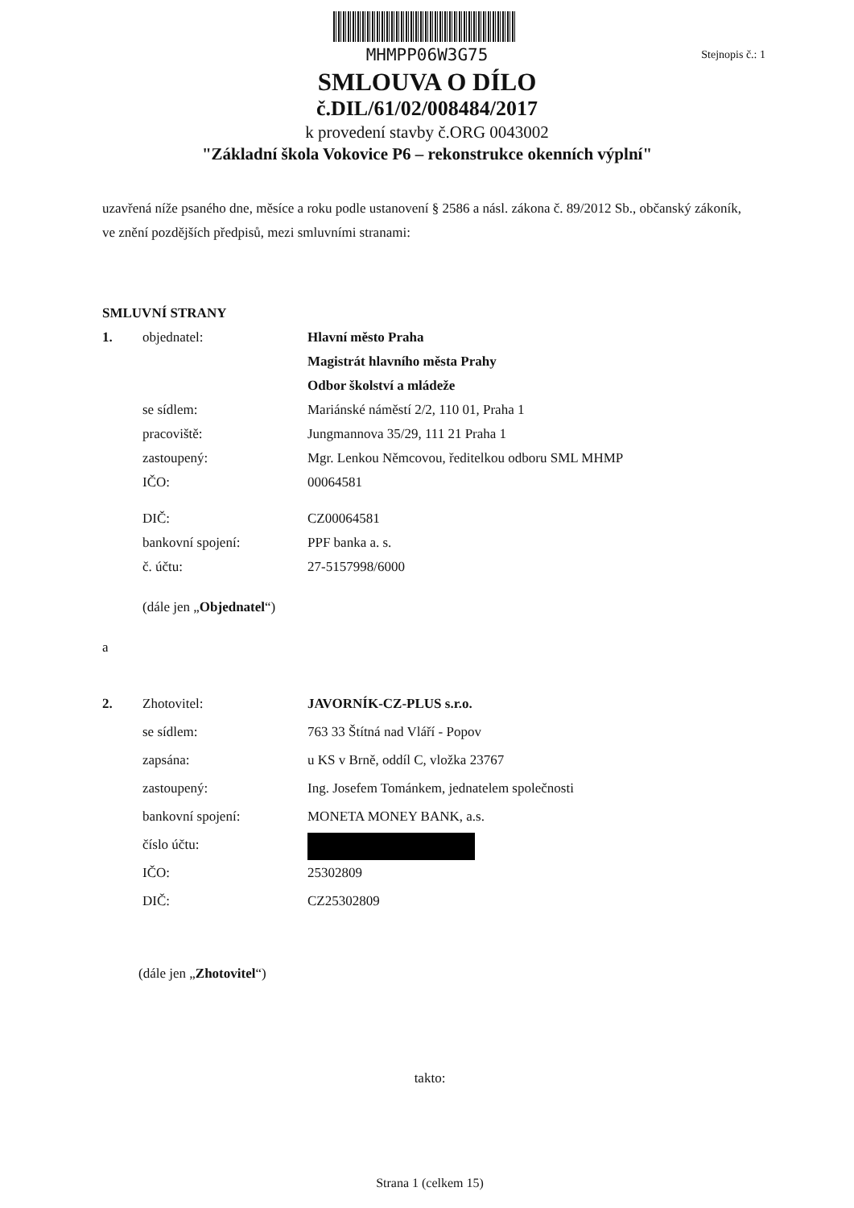MHMPP06W3G75
Stejnopis č.: 1
SMLOUVA O DÍLO
č.DIL/61/02/008484/2017
k provedení stavby č.ORG 0043002
"Základní škola Vokovice P6 – rekonstrukce okenních výplní"
uzavřená níže psaného dne, měsíce a roku podle ustanovení § 2586 a násl. zákona č. 89/2012 Sb., občanský zákoník, ve znění pozdějších předpisů, mezi smluvními stranami:
SMLUVNÍ STRANY
| 1. | objednatel: | Hlavní město Praha |
| | | Magistrát hlavního města Prahy |
| | | Odbor školství a mládeže |
| | se sídlem: | Mariánské náměstí 2/2, 110 01, Praha 1 |
| | pracoviště: | Jungmannova 35/29, 111 21 Praha 1 |
| | zastoupený: | Mgr. Lenkou Němcovou, ředitelkou odboru SML MHMP |
| | IČO: | 00064581 |
| | DIČ: | CZ00064581 |
| | bankovní spojení: | PPF banka a. s. |
| | č. účtu: | 27-5157998/6000 |
(dále jen „Objednatel“)
a
| 2. | Zhotovitel: | JAVORNÍK-CZ-PLUS s.r.o. |
| | se sídlem: | 763 33 Štítná nad Vláří - Popov |
| | zapsána: | u KS v Brně, oddíl C, vložka 23767 |
| | zastoupený: | Ing. Josefem Tománkem, jednatelem společnosti |
| | bankovní spojení: | MONETA MONEY BANK, a.s. |
| | číslo účtu: | |
| | IČO: | 25302809 |
| | DIČ: | CZ25302809 |
(dále jen „Zhotovitel“)
takto:
Strana 1 (celkem 15)